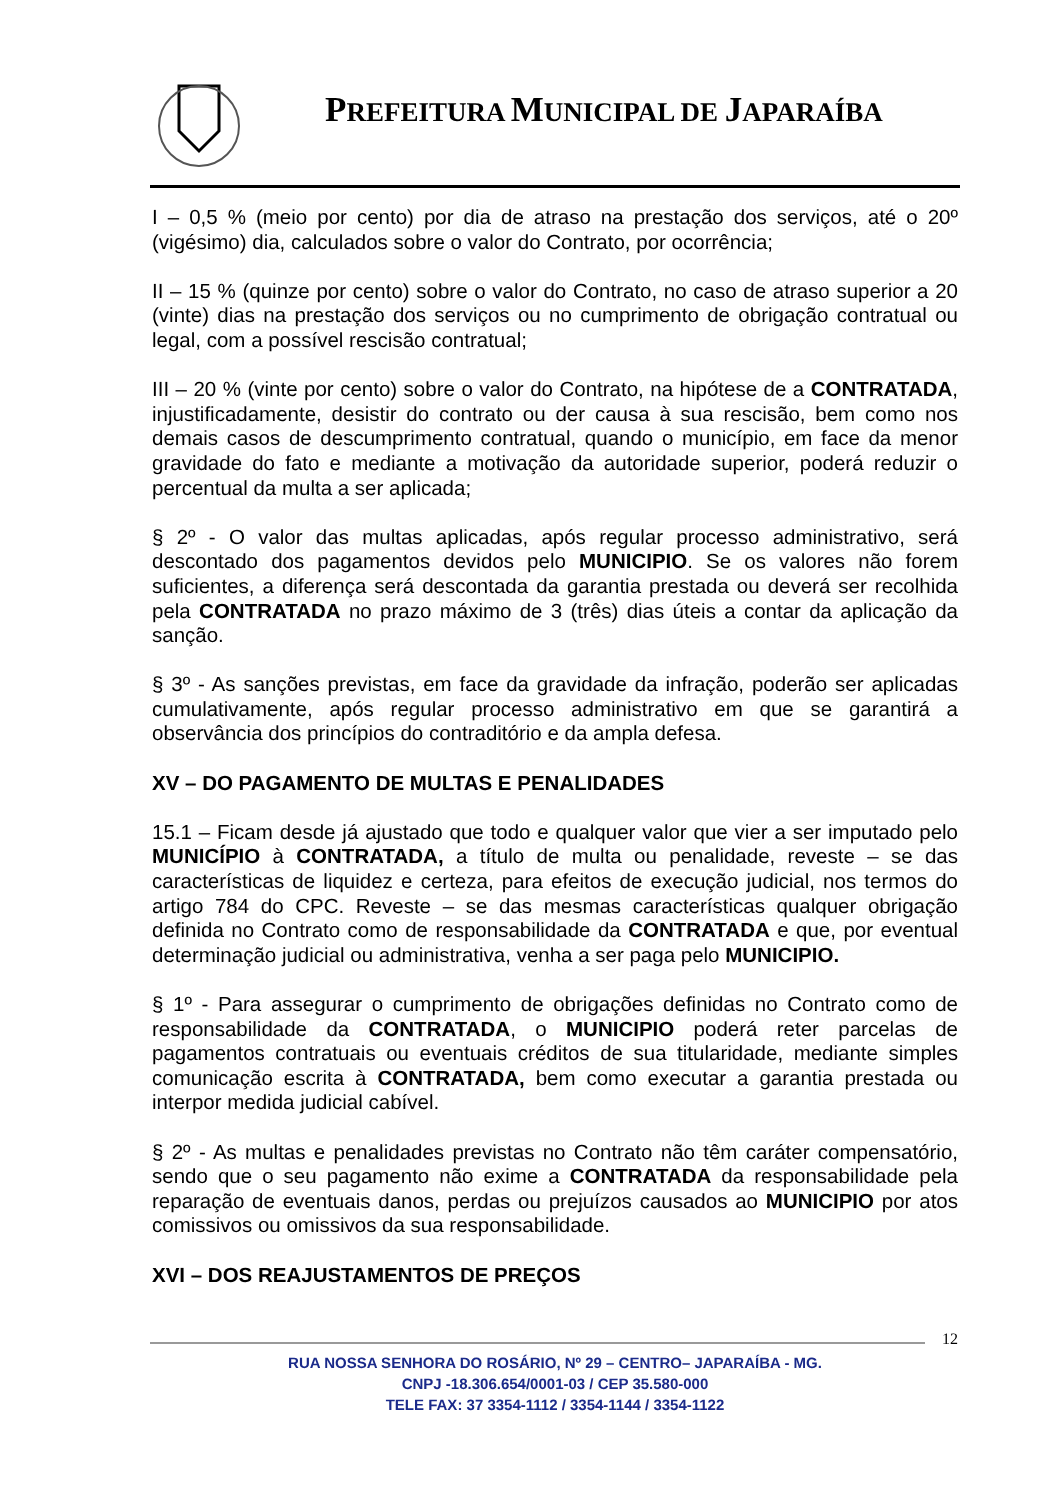PREFEITURA MUNICIPAL DE JAPARAÍBA
I – 0,5 % (meio por cento) por dia de atraso na prestação dos serviços, até o 20º (vigésimo) dia, calculados sobre o valor do Contrato, por ocorrência;
II – 15 % (quinze por cento) sobre o valor do Contrato, no caso de atraso superior a 20 (vinte) dias na prestação dos serviços ou no cumprimento de obrigação contratual ou legal, com a possível rescisão contratual;
III – 20 % (vinte por cento) sobre o valor do Contrato, na hipótese de a CONTRATADA, injustificadamente, desistir do contrato ou der causa à sua rescisão, bem como nos demais casos de descumprimento contratual, quando o município, em face da menor gravidade do fato e mediante a motivação da autoridade superior, poderá reduzir o percentual da multa a ser aplicada;
§ 2º - O valor das multas aplicadas, após regular processo administrativo, será descontado dos pagamentos devidos pelo MUNICIPIO. Se os valores não forem suficientes, a diferença será descontada da garantia prestada ou deverá ser recolhida pela CONTRATADA no prazo máximo de 3 (três) dias úteis a contar da aplicação da sanção.
§ 3º - As sanções previstas, em face da gravidade da infração, poderão ser aplicadas cumulativamente, após regular processo administrativo em que se garantirá a observância dos princípios do contraditório e da ampla defesa.
XV – DO PAGAMENTO DE MULTAS E PENALIDADES
15.1 – Ficam desde já ajustado que todo e qualquer valor que vier a ser imputado pelo MUNICÍPIO à CONTRATADA, a título de multa ou penalidade, reveste – se das características de liquidez e certeza, para efeitos de execução judicial, nos termos do artigo 784 do CPC. Reveste – se das mesmas características qualquer obrigação definida no Contrato como de responsabilidade da CONTRATADA e que, por eventual determinação judicial ou administrativa, venha a ser paga pelo MUNICIPIO.
§ 1º - Para assegurar o cumprimento de obrigações definidas no Contrato como de responsabilidade da CONTRATADA, o MUNICIPIO poderá reter parcelas de pagamentos contratuais ou eventuais créditos de sua titularidade, mediante simples comunicação escrita à CONTRATADA, bem como executar a garantia prestada ou interpor medida judicial cabível.
§ 2º - As multas e penalidades previstas no Contrato não têm caráter compensatório, sendo que o seu pagamento não exime a CONTRATADA da responsabilidade pela reparação de eventuais danos, perdas ou prejuízos causados ao MUNICIPIO por atos comissivos ou omissivos da sua responsabilidade.
XVI – DOS REAJUSTAMENTOS DE PREÇOS
12
RUA NOSSA SENHORA DO ROSÁRIO, Nº 29 – CENTRO– JAPARAÍBA - MG.
CNPJ -18.306.654/0001-03 / CEP 35.580-000
TELE FAX: 37 3354-1112 / 3354-1144 / 3354-1122